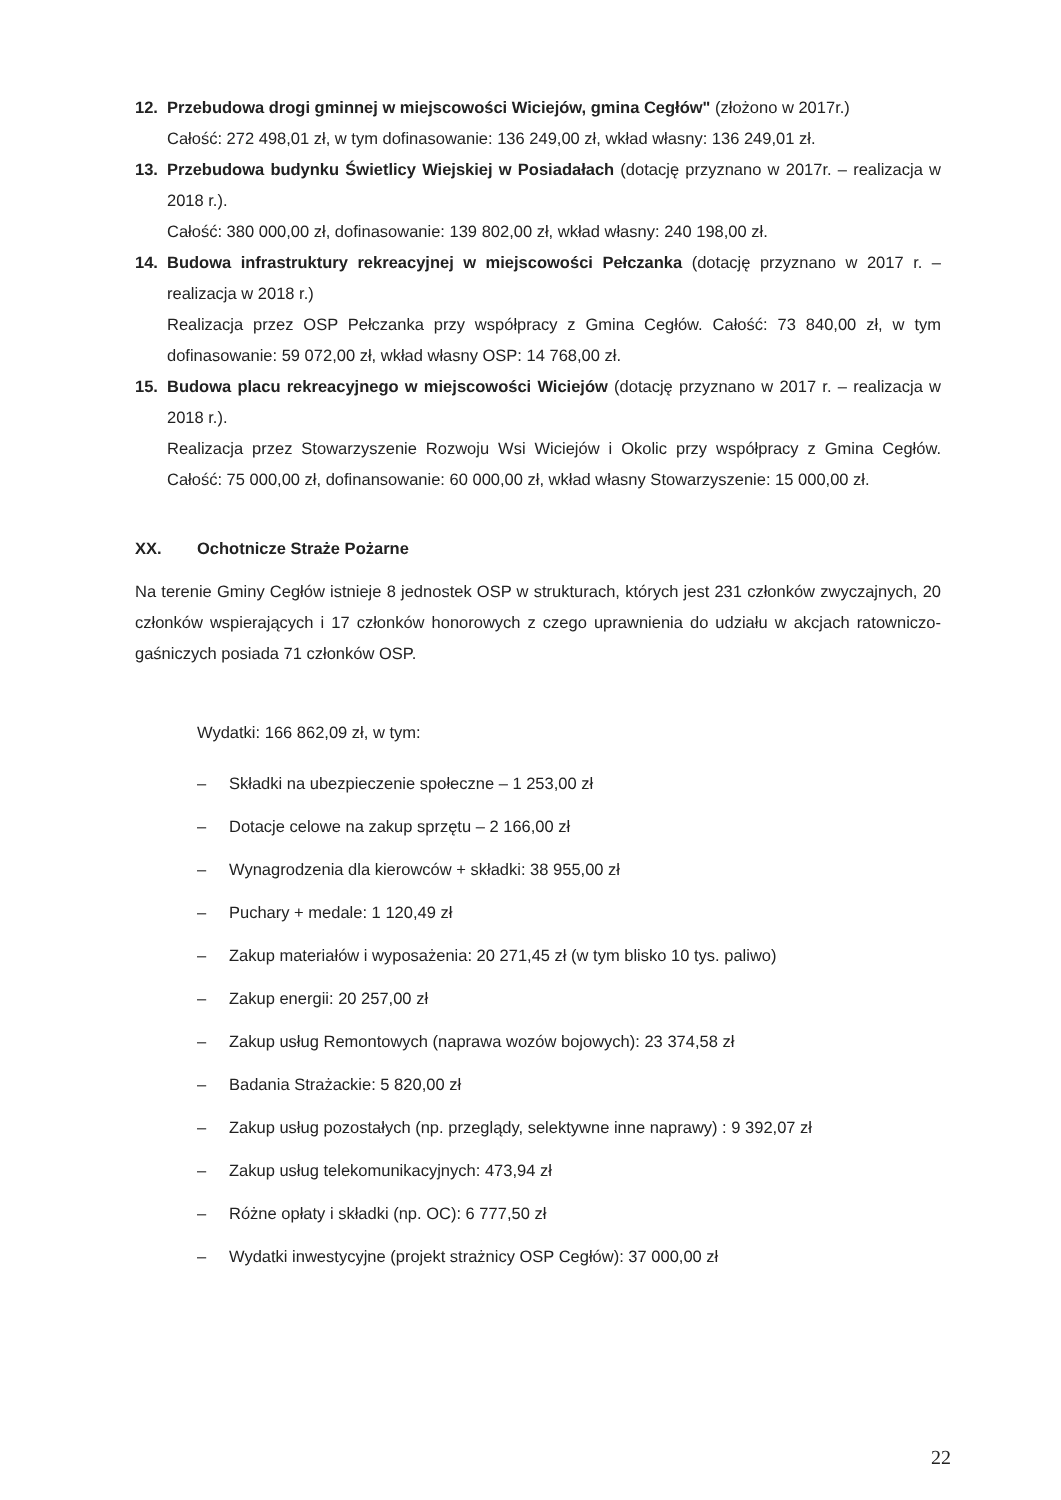12. Przebudowa drogi gminnej w miejscowości Wiciejów, gmina Cegłów" (złożono w 2017r.)
Całość: 272 498,01 zł, w tym dofinasowanie: 136 249,00 zł, wkład własny: 136 249,01 zł.
13. Przebudowa budynku Świetlicy Wiejskiej w Posiadałach (dotację przyznano w 2017r. – realizacja w 2018 r.).
Całość: 380 000,00 zł, dofinasowanie: 139 802,00 zł, wkład własny: 240 198,00 zł.
14. Budowa infrastruktury rekreacyjnej w miejscowości Pełczanka (dotację przyznano w 2017 r. – realizacja w 2018 r.)
Realizacja przez OSP Pełczanka przy współpracy z Gmina Cegłów. Całość: 73 840,00 zł, w tym dofinasowanie: 59 072,00 zł, wkład własny OSP: 14 768,00 zł.
15. Budowa placu rekreacyjnego w miejscowości Wiciejów (dotację przyznano w 2017 r. – realizacja w 2018 r.).
Realizacja przez Stowarzyszenie Rozwoju Wsi Wiciejów i Okolic przy współpracy z Gmina Cegłów. Całość: 75 000,00 zł, dofinansowanie: 60 000,00 zł, wkład własny Stowarzyszenie: 15 000,00 zł.
XX. Ochotnicze Straże Pożarne
Na terenie Gminy Cegłów istnieje 8 jednostek OSP w strukturach, których jest 231 członków zwyczajnych, 20 członków wspierających i 17 członków honorowych z czego uprawnienia do udziału w akcjach ratowniczo-gaśniczych posiada 71 członków OSP.
Wydatki: 166 862,09 zł, w tym:
– Składki na ubezpieczenie społeczne – 1 253,00 zł
– Dotacje celowe na zakup sprzętu – 2 166,00 zł
– Wynagrodzenia dla kierowców + składki: 38 955,00 zł
– Puchary + medale: 1 120,49 zł
– Zakup materiałów i wyposażenia: 20 271,45 zł (w tym blisko 10 tys. paliwo)
– Zakup energii: 20 257,00 zł
– Zakup usług Remontowych (naprawa wozów bojowych): 23 374,58 zł
– Badania Strażackie: 5 820,00 zł
– Zakup usług pozostałych (np. przeglądy, selektywne inne naprawy) : 9 392,07 zł
– Zakup usług telekomunikacyjnych: 473,94 zł
– Różne opłaty i składki (np. OC): 6 777,50 zł
– Wydatki inwestycyjne (projekt strażnicy OSP Cegłów): 37 000,00 zł
22